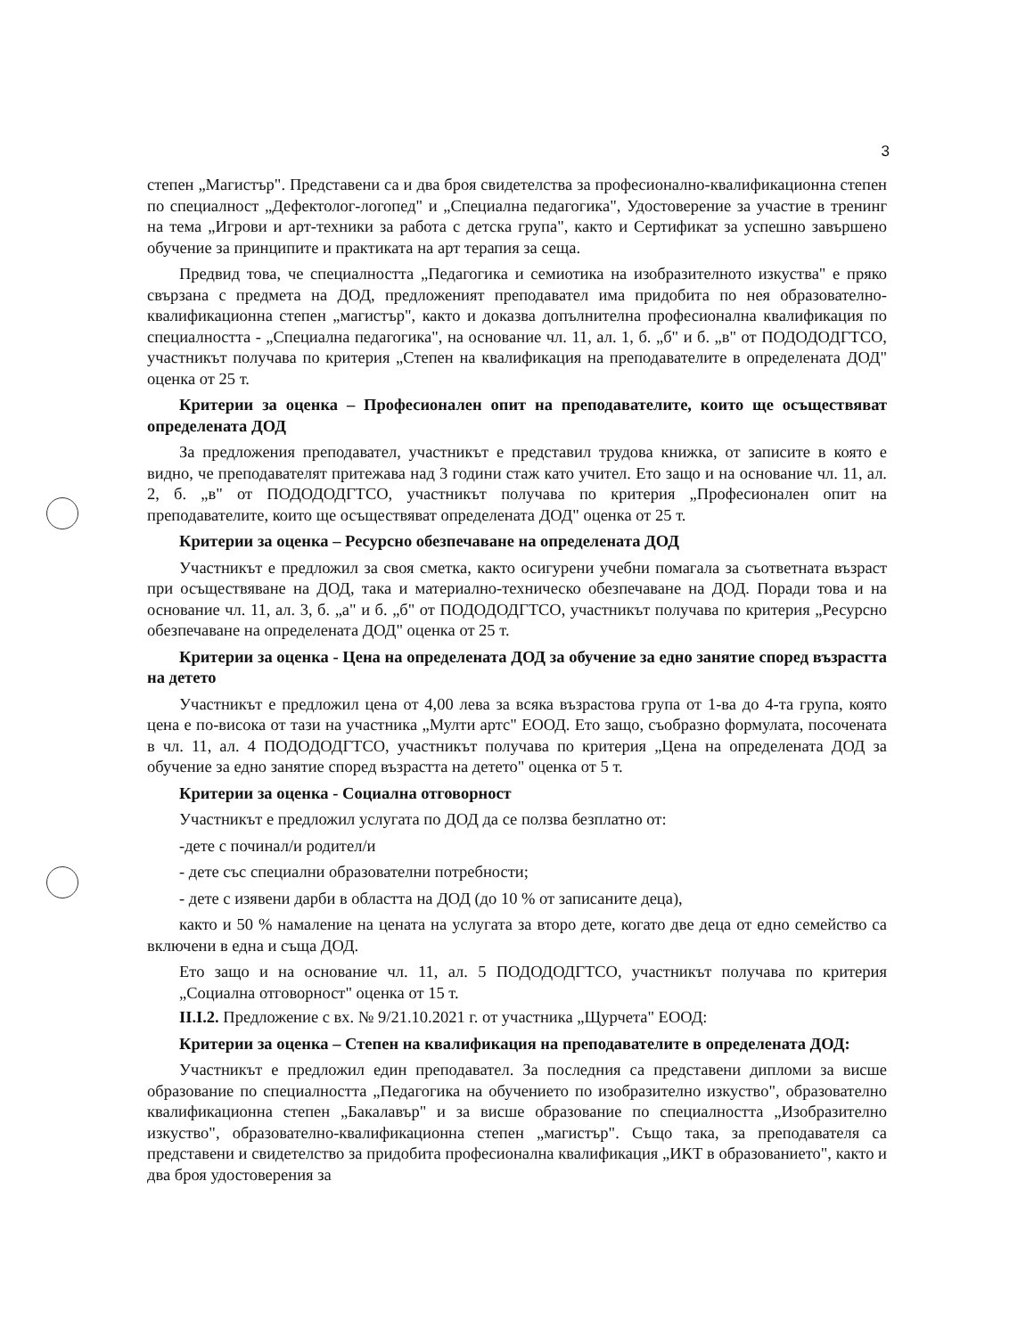3
степен „Магистър". Представени са и два броя свидетелства за професионално-квалификационна степен по специалност „Дефектолог-логопед" и „Специална педагогика", Удостоверение за участие в тренинг на тема „Игрови и арт-техники за работа с детска група", както и Сертификат за успешно завършено обучение за принципите и практиката на арт терапия за сеща.
Предвид това, че специалността „Педагогика и семиотика на изобразителното изкуства" е пряко свързана с предмета на ДОД, предложеният преподавател има придобита по нея образователно-квалификационна степен „магистър", както и доказва допълнителна професионална квалификация по специалността - „Специална педагогика", на основание чл. 11, ал. 1, б. „б" и б. „в" от ПОДОДОДГТСО, участникът получава по критерия „Степен на квалификация на преподавателите в определената ДОД" оценка от 25 т.
Критерии за оценка – Професионален опит на преподавателите, които ще осъществяват определената ДОД
За предложения преподавател, участникът е представил трудова книжка, от записите в която е видно, че преподавателят притежава над 3 години стаж като учител. Ето защо и на основание чл. 11, ал. 2, б. „в" от ПОДОДОДГТСО, участникът получава по критерия „Професионален опит на преподавателите, които ще осъществяват определената ДОД" оценка от 25 т.
Критерии за оценка – Ресурсно обезпечаване на определената ДОД
Участникът е предложил за своя сметка, както осигурени учебни помагала за съответната възраст при осъществяване на ДОД, така и материално-техническо обезпечаване на ДОД. Поради това и на основание чл. 11, ал. 3, б. „а" и б. „б" от ПОДОДОДГТСО, участникът получава по критерия „Ресурсно обезпечаване на определената ДОД" оценка от 25 т.
Критерии за оценка - Цена на определената ДОД за обучение за едно занятие според възрастта на детето
Участникът е предложил цена от 4,00 лева за всяка възрастова група от 1-ва до 4-та група, която цена е по-висока от тази на участника „Мулти артс" ЕООД. Ето защо, съобразно формулата, посочената в чл. 11, ал. 4 ПОДОДОДГТСО, участникът получава по критерия „Цена на определената ДОД за обучение за едно занятие според възрастта на детето" оценка от 5 т.
Критерии за оценка - Социална отговорност
Участникът е предложил услугата по ДОД да се ползва безплатно от:
-дете с починал/и родител/и
- дете със специални образователни потребности;
- дете с изявени дарби в областта на ДОД (до 10 % от записаните деца),
както и 50 % намаление на цената на услугата за второ дете, когато две деца от едно семейство са включени в една и съща ДОД.
Ето защо и на основание чл. 11, ал. 5 ПОДОДОДГТСО, участникът получава по критерия „Социална отговорност" оценка от 15 т.
II.I.2. Предложение с вх. № 9/21.10.2021 г. от участника „Щурчета" ЕООД:
Критерии за оценка – Степен на квалификация на преподавателите в определената ДОД:
Участникът е предложил един преподавател. За последния са представени дипломи за висше образование по специалността „Педагогика на обучението по изобразително изкуство", образователно квалификационна степен „Бакалавър" и за висше образование по специалността „Изобразително изкуство", образователно-квалификационна степен „магистър". Също така, за преподавателя са представени и свидетелство за придобита професионална квалификация „ИКТ в образованието", както и два броя удостоверения за